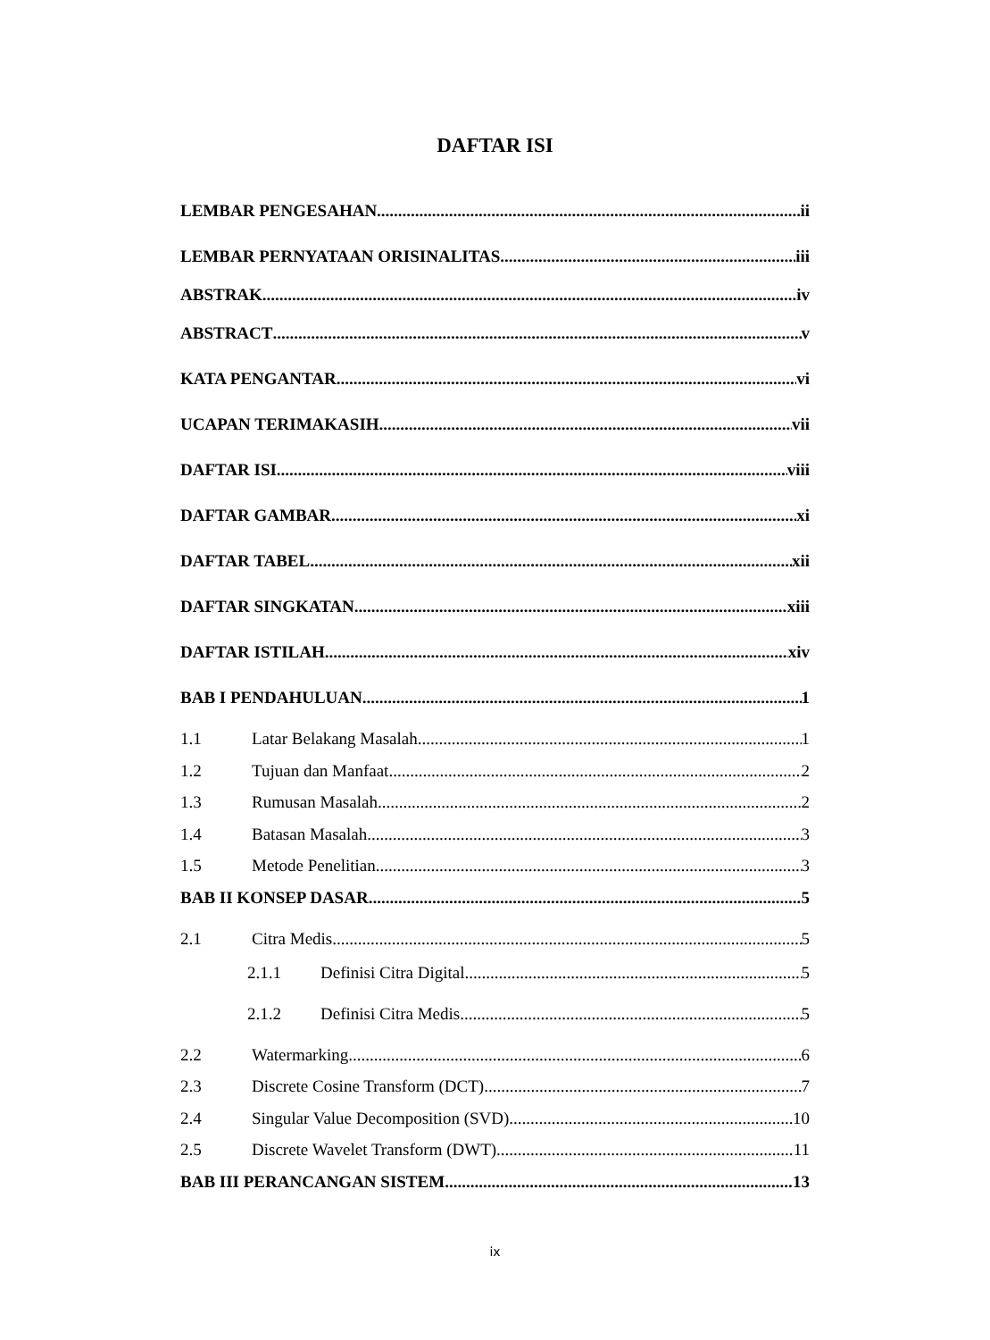DAFTAR ISI
LEMBAR PENGESAHAN ii
LEMBAR PERNYATAAN ORISINALITAS iii
ABSTRAK iv
ABSTRACT v
KATA PENGANTAR vi
UCAPAN TERIMAKASIH vii
DAFTAR ISI viii
DAFTAR GAMBAR xi
DAFTAR TABEL xii
DAFTAR SINGKATAN xiii
DAFTAR ISTILAH xiv
BAB I PENDAHULUAN 1
1.1 Latar Belakang Masalah 1
1.2 Tujuan dan Manfaat 2
1.3 Rumusan Masalah 2
1.4 Batasan Masalah 3
1.5 Metode Penelitian 3
BAB II KONSEP DASAR 5
2.1 Citra Medis 5
2.1.1 Definisi Citra Digital 5
2.1.2 Definisi Citra Medis 5
2.2 Watermarking 6
2.3 Discrete Cosine Transform (DCT) 7
2.4 Singular Value Decomposition (SVD) 10
2.5 Discrete Wavelet Transform (DWT) 11
BAB III PERANCANGAN SISTEM 13
ix